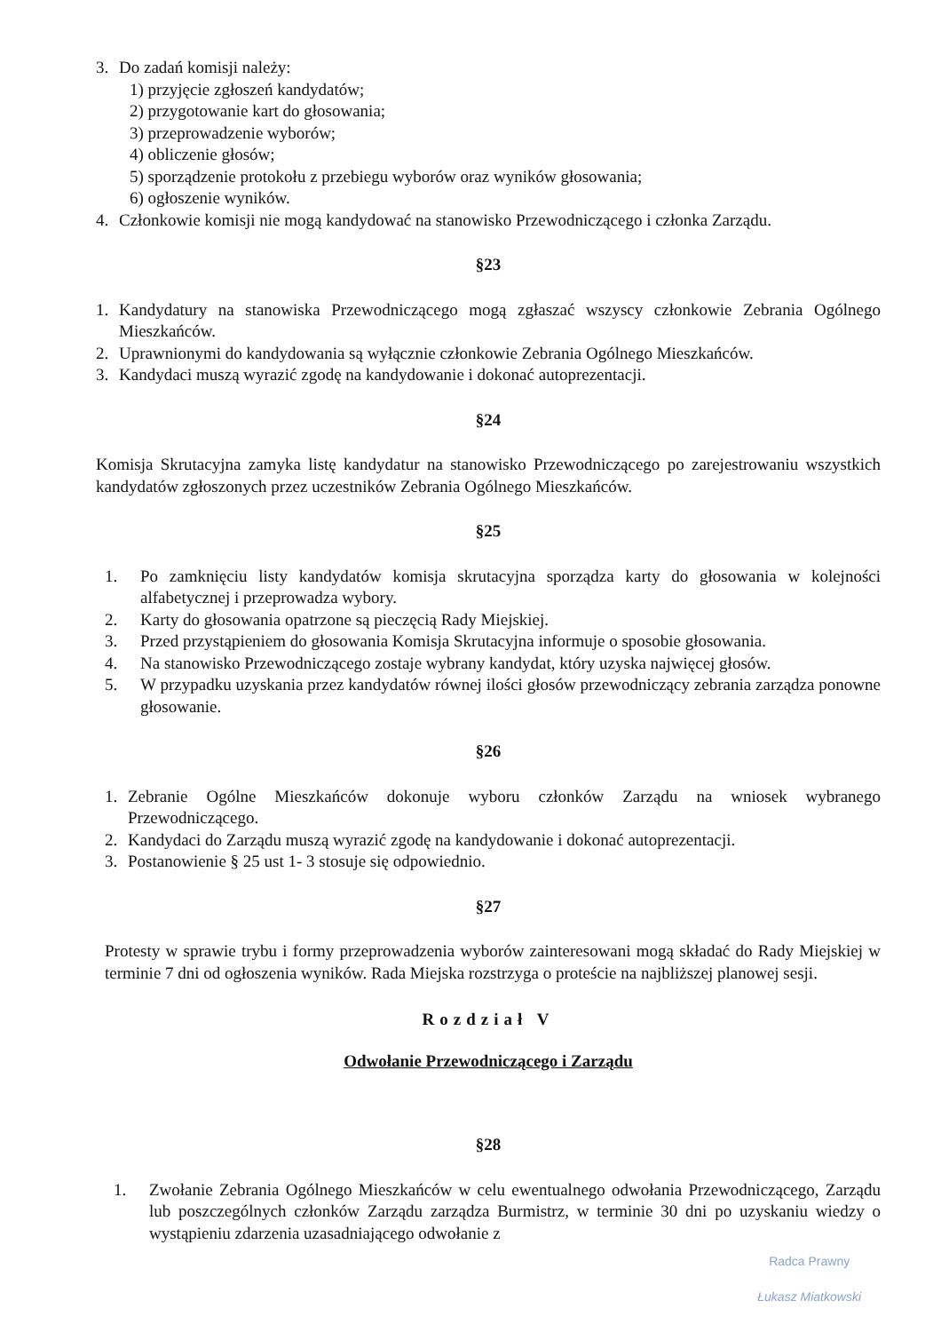3. Do zadań komisji należy:
1) przyjęcie zgłoszeń kandydatów;
2) przygotowanie kart do głosowania;
3) przeprowadzenie wyborów;
4) obliczenie głosów;
5) sporządzenie protokołu z przebiegu wyborów oraz wyników głosowania;
6) ogłoszenie wyników.
4. Członkowie komisji nie mogą kandydować na stanowisko Przewodniczącego i członka Zarządu.
§23
1. Kandydatury na stanowiska Przewodniczącego mogą zgłaszać wszyscy członkowie Zebrania Ogólnego Mieszkańców.
2. Uprawnionymi do kandydowania są wyłącznie członkowie Zebrania Ogólnego Mieszkańców.
3. Kandydaci muszą wyrazić zgodę na kandydowanie i dokonać autoprezentacji.
§24
Komisja Skrutacyjna zamyka listę kandydatur na stanowisko Przewodniczącego po zarejestrowaniu wszystkich kandydatów zgłoszonych przez uczestników Zebrania Ogólnego Mieszkańców.
§25
1. Po zamknięciu listy kandydatów komisja skrutacyjna sporządza karty do głosowania w kolejności alfabetycznej i przeprowadza wybory.
2. Karty do głosowania opatrzone są pieczęcią Rady Miejskiej.
3. Przed przystąpieniem do głosowania Komisja Skrutacyjna informuje o sposobie głosowania.
4. Na stanowisko Przewodniczącego zostaje wybrany kandydat, który uzyska najwięcej głosów.
5. W przypadku uzyskania przez kandydatów równej ilości głosów przewodniczący zebrania zarządza ponowne głosowanie.
§26
1. Zebranie Ogólne Mieszkańców dokonuje wyboru członków Zarządu na wniosek wybranego Przewodniczącego.
2. Kandydaci do Zarządu muszą wyrazić zgodę na kandydowanie i dokonać autoprezentacji.
3. Postanowienie § 25 ust 1- 3 stosuje się odpowiednio.
§27
Protesty w sprawie trybu i formy przeprowadzenia wyborów zainteresowani mogą składać do Rady Miejskiej w terminie 7 dni od ogłoszenia wyników. Rada Miejska rozstrzyga o proteście na najbliższej planowej sesji.
Rozdział V
Odwołanie Przewodniczącego i Zarządu
§28
1. Zwołanie Zebrania Ogólnego Mieszkańców w celu ewentualnego odwołania Przewodniczącego, Zarządu lub poszczególnych członków Zarządu zarządza Burmistrz, w terminie 30 dni po uzyskaniu wiedzy o wystąpieniu zdarzenia uzasadniającego odwołanie z
Radca Prawny
Łukasz Miatkowski